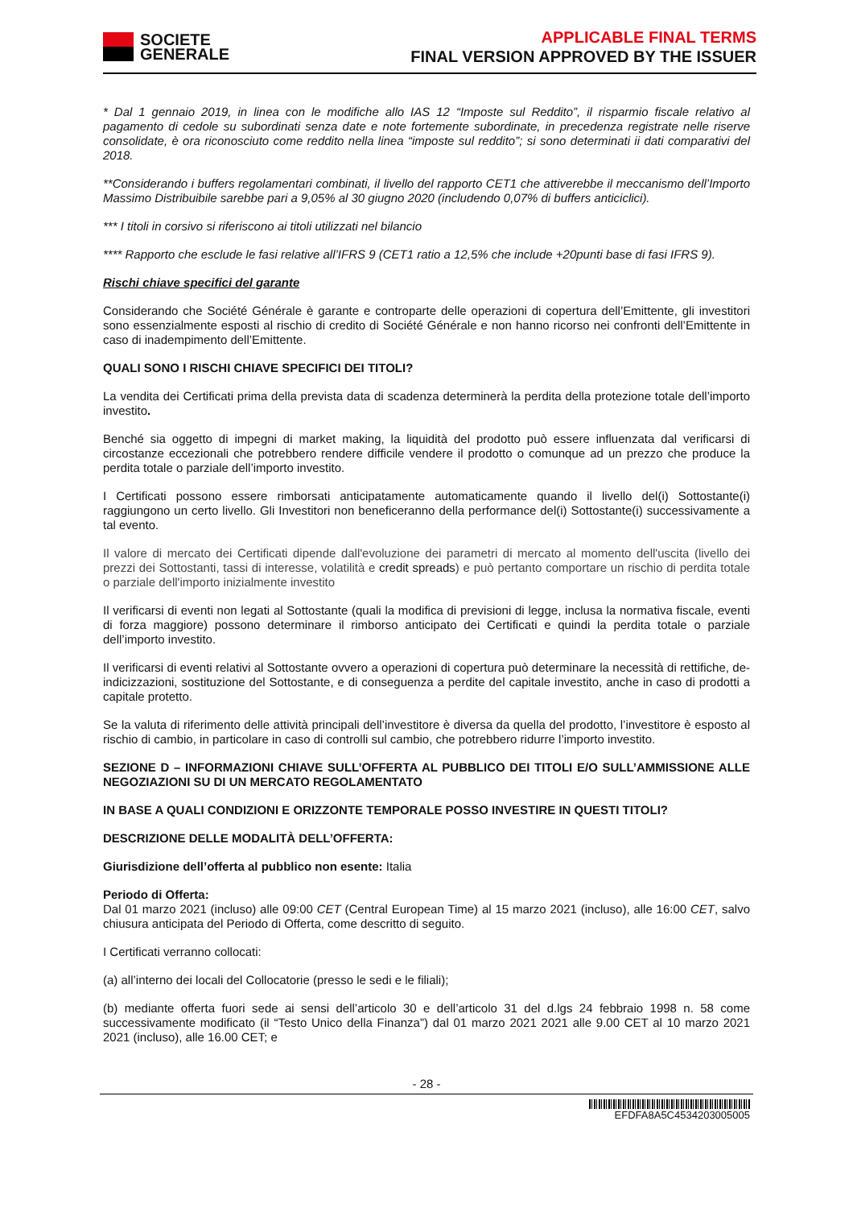SOCIETE
GENERALE
APPLICABLE FINAL TERMS
FINAL VERSION APPROVED BY THE ISSUER
* Dal 1 gennaio 2019, in linea con le modifiche allo IAS 12 “Imposte sul Reddito”, il risparmio fiscale relativo al pagamento di cedole su subordinati senza date e note fortemente subordinate, in precedenza registrate nelle riserve consolidate, è ora riconosciuto come reddito nella linea “imposte sul reddito”; si sono determinati ii dati comparativi del 2018.
**Considerando i buffers regolamentari combinati, il livello del rapporto CET1 che attiverebbe il meccanismo dell’Importo Massimo Distribuibile sarebbe pari a 9,05% al 30 giugno 2020 (includendo 0,07% di buffers anticiclici).
*** I titoli in corsivo si riferiscono ai titoli utilizzati nel bilancio
**** Rapporto che esclude le fasi relative all’IFRS 9 (CET1 ratio a 12,5% che include +20punti base di fasi IFRS 9).
Rischi chiave specifici del garante
Considerando che Société Générale è garante e controparte delle operazioni di copertura dell’Emittente, gli investitori sono essenzialmente esposti al rischio di credito di Société Générale e non hanno ricorso nei confronti dell’Emittente in caso di inadempimento dell’Emittente.
QUALI SONO I RISCHI CHIAVE SPECIFICI DEI TITOLI?
La vendita dei Certificati prima della prevista data di scadenza determinerà la perdita della protezione totale dell’importo investito.
Benché sia oggetto di impegni di market making, la liquidità del prodotto può essere influenzata dal verificarsi di circostanze eccezionali che potrebbero rendere difficile vendere il prodotto o comunque ad un prezzo che produce la perdita totale o parziale dell’importo investito.
I Certificati possono essere rimborsati anticipatamente automaticamente quando il livello del(i) Sottostante(i) raggiungono un certo livello. Gli Investitori non beneficeranno della performance del(i) Sottostante(i) successivamente a tal evento.
Il valore di mercato dei Certificati dipende dall'evoluzione dei parametri di mercato al momento dell'uscita (livello dei prezzi dei Sottostanti, tassi di interesse, volatilità e credit spreads) e può pertanto comportare un rischio di perdita totale o parziale dell'importo inizialmente investito
Il verificarsi di eventi non legati al Sottostante (quali la modifica di previsioni di legge, inclusa la normativa fiscale, eventi di forza maggiore) possono determinare il rimborso anticipato dei Certificati e quindi la perdita totale o parziale dell’importo investito.
Il verificarsi di eventi relativi al Sottostante ovvero a operazioni di copertura può determinare la necessità di rettifiche, de-indicizzazioni, sostituzione del Sottostante, e di conseguenza a perdite del capitale investito, anche in caso di prodotti a capitale protetto.
Se la valuta di riferimento delle attività principali dell’investitore è diversa da quella del prodotto, l’investitore è esposto al rischio di cambio, in particolare in caso di controlli sul cambio, che potrebbero ridurre l’importo investito.
SEZIONE D – INFORMAZIONI CHIAVE SULL’OFFERTA AL PUBBLICO DEI TITOLI E/O SULL’AMMISSIONE ALLE NEGOZIAZIONI SU DI UN MERCATO REGOLAMENTATO
IN BASE A QUALI CONDIZIONI E ORIZZONTE TEMPORALE POSSO INVESTIRE IN QUESTI TITOLI?
DESCRIZIONE DELLE MODALITÀ DELL’OFFERTA:
Giurisdizione dell’offerta al pubblico non esente: Italia
Periodo di Offerta:
Dal 01 marzo 2021 (incluso) alle 09:00 CET (Central European Time) al 15 marzo 2021 (incluso), alle 16:00 CET, salvo chiusura anticipata del Periodo di Offerta, come descritto di seguito.
I Certificati verranno collocati:
(a) all’interno dei locali del Collocatorie (presso le sedi e le filiali);
(b) mediante offerta fuori sede ai sensi dell’articolo 30 e dell’articolo 31 del d.lgs 24 febbraio 1998 n. 58 come successivamente modificato (il “Testo Unico della Finanza”) dal 01 marzo 2021 2021 alle 9.00 CET al 10 marzo 2021 2021 (incluso), alle 16.00 CET; e
- 28 -
EFDFA8A5C4534203005005